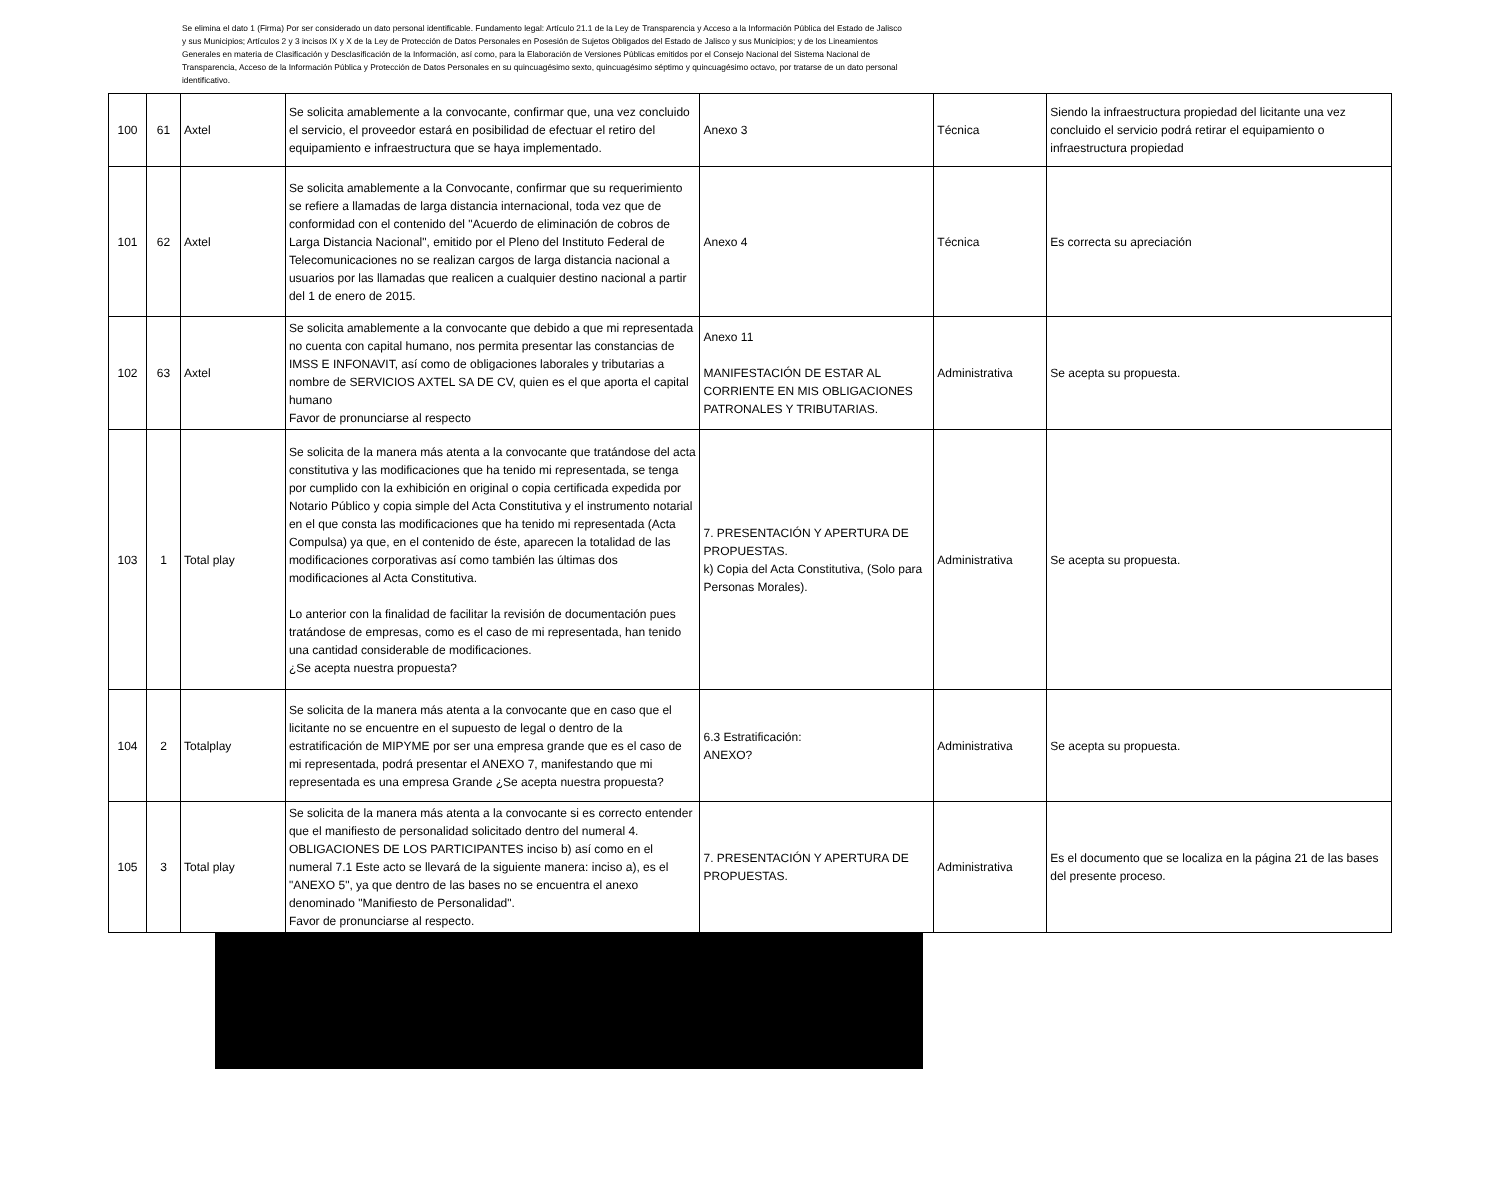Se elimina el dato 1 (Firma) Por ser considerado un dato personal identificable. Fundamento legal: Artículo 21.1 de la Ley de Transparencia y Acceso a la Información Pública del Estado de Jalisco y sus Municipios; Artículos 2 y 3 incisos IX y X de la Ley de Protección de Datos Personales en Posesión de Sujetos Obligados del Estado de Jalisco y sus Municipios; y de los Lineamientos Generales en materia de Clasificación y Desclasificación de la Información, así como, para la Elaboración de Versiones Públicas emitidos por el Consejo Nacional del Sistema Nacional de Transparencia, Acceso de la Información Pública y Protección de Datos Personales en su quincuagésimo sexto, quincuagésimo séptimo y quincuagésimo octavo, por tratarse de un dato personal identificativo.
| 100 | 61 | Axtel | Se solicita amablemente a la convocante, confirmar que, una vez concluido el servicio, el proveedor estará en posibilidad de efectuar el retiro del equipamiento e infraestructura que se haya implementado. | Anexo 3 | Técnica | Siendo la infraestructura propiedad del licitante una vez concluido el servicio podrá retirar el equipamiento o infraestructura propiedad |
| 101 | 62 | Axtel | Se solicita amablemente a la Convocante, confirmar que su requerimiento se refiere a llamadas de larga distancia internacional, toda vez que de conformidad con el contenido del "Acuerdo de eliminación de cobros de Larga Distancia Nacional", emitido por el Pleno del Instituto Federal de Telecomunicaciones no se realizan cargos de larga distancia nacional a usuarios por las llamadas que realicen a cualquier destino nacional a partir del 1 de enero de 2015. | Anexo 4 | Técnica | Es correcta su apreciación |
| 102 | 63 | Axtel | Se solicita amablemente a la convocante que debido a que mi representada no cuenta con capital humano, nos permita presentar las constancias de IMSS E INFONAVIT, así como de obligaciones laborales y tributarias a nombre de SERVICIOS AXTEL SA DE CV, quien es el que aporta el capital humano Favor de pronunciarse al respecto | Anexo 11 MANIFESTACIÓN DE ESTAR AL CORRIENTE EN MIS OBLIGACIONES PATRONALES Y TRIBUTARIAS. | Administrativa | Se acepta su propuesta. |
| 103 | 1 | Total play | Se solicita de la manera más atenta a la convocante que tratándose del acta constitutiva y las modificaciones que ha tenido mi representada, se tenga por cumplido con la exhibición en original o copia certificada expedida por Notario Público y copia simple del Acta Constitutiva y el instrumento notarial en el que consta las modificaciones que ha tenido mi representada (Acta Compulsa) ya que, en el contenido de éste, aparecen la totalidad de las modificaciones corporativas así como también las últimas dos modificaciones al Acta Constitutiva. Lo anterior con la finalidad de facilitar la revisión de documentación pues tratándose de empresas, como es el caso de mi representada, han tenido una cantidad considerable de modificaciones. ¿Se acepta nuestra propuesta? | 7. PRESENTACIÓN Y APERTURA DE PROPUESTAS. k) Copia del Acta Constitutiva, (Solo para Personas Morales). | Administrativa | Se acepta su propuesta. |
| 104 | 2 | Totalplay | Se solicita de la manera más atenta a la convocante que en caso que el licitante no se encuentre en el supuesto de legal o dentro de la estratificación de MIPYME por ser una empresa grande que es el caso de mi representada, podrá presentar el ANEXO 7, manifestando que mi representada es una empresa Grande ¿Se acepta nuestra propuesta? | 6.3 Estratificación: ANEXO? | Administrativa | Se acepta su propuesta. |
| 105 | 3 | Total play | Se solicita de la manera más atenta a la convocante si es correcto entender que el manifiesto de personalidad solicitado dentro del numeral 4. OBLIGACIONES DE LOS PARTICIPANTES inciso b) así como en el numeral 7.1 Este acto se llevará de la siguiente manera: inciso a), es el "ANEXO 5", ya que dentro de las bases no se encuentra el anexo denominado "Manifiesto de Personalidad". Favor de pronunciarse al respecto. | 7. PRESENTACIÓN Y APERTURA DE PROPUESTAS. | Administrativa | Es el documento que se localiza en la página 21 de las bases del presente proceso. |